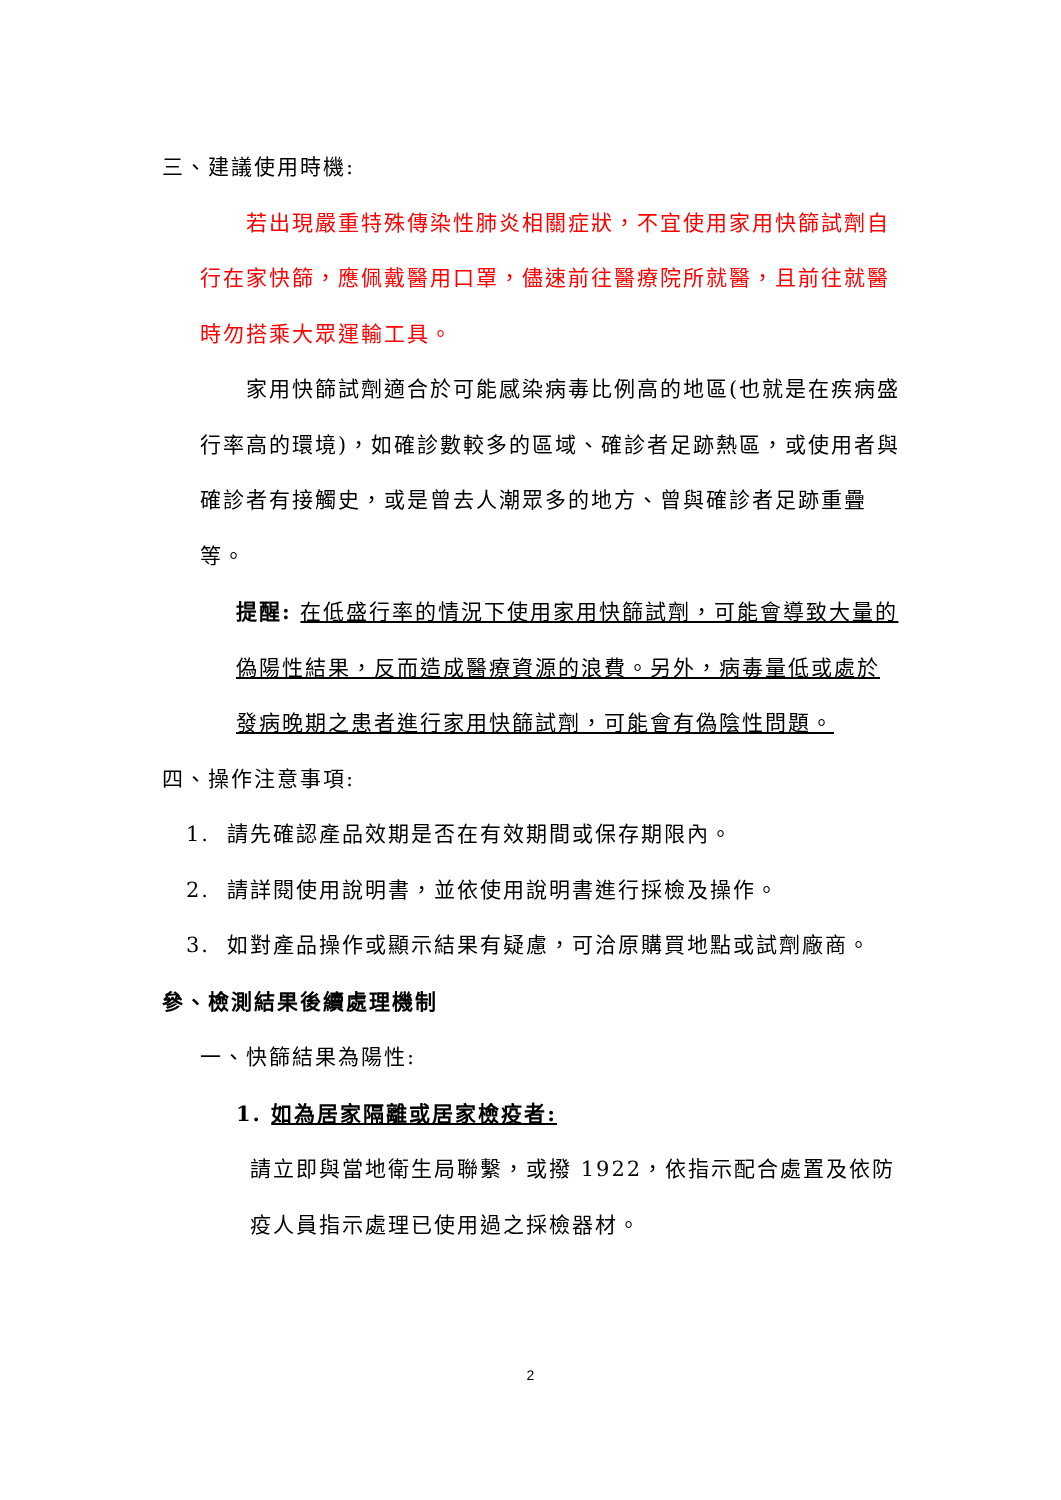三、建議使用時機:
若出現嚴重特殊傳染性肺炎相關症狀，不宜使用家用快篩試劑自行在家快篩，應佩戴醫用口罩，儘速前往醫療院所就醫，且前往就醫時勿搭乘大眾運輸工具。
家用快篩試劑適合於可能感染病毒比例高的地區(也就是在疾病盛行率高的環境)，如確診數較多的區域、確診者足跡熱區，或使用者與確診者有接觸史，或是曾去人潮眾多的地方、曾與確診者足跡重疊等。
提醒: 在低盛行率的情況下使用家用快篩試劑，可能會導致大量的偽陽性結果，反而造成醫療資源的浪費。另外，病毒量低或處於發病晚期之患者進行家用快篩試劑，可能會有偽陰性問題。
四、操作注意事項:
1. 請先確認產品效期是否在有效期間或保存期限內。
2. 請詳閱使用說明書，並依使用說明書進行採檢及操作。
3. 如對產品操作或顯示結果有疑慮，可洽原購買地點或試劑廠商。
參、檢測結果後續處理機制
一、快篩結果為陽性:
1. 如為居家隔離或居家檢疫者:
請立即與當地衛生局聯繫，或撥 1922，依指示配合處置及依防疫人員指示處理已使用過之採檢器材。
2